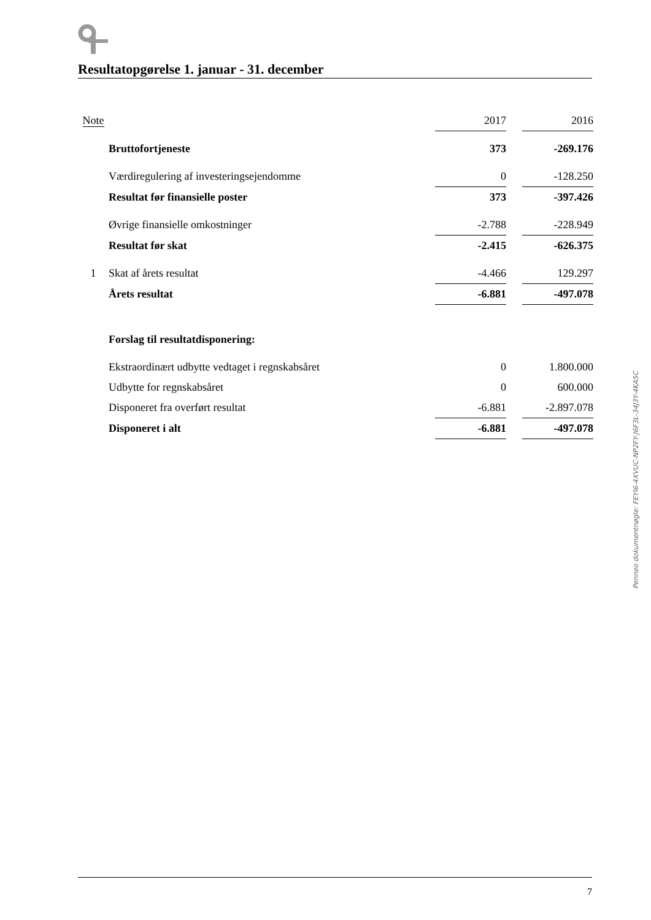Resultatopgørelse 1. januar - 31. december
| Note | | 2017 | | 2016 |
| | Bruttofortjeneste | 373 | | -269.176 |
| | Værdiregulering af investeringsejendomme | 0 | | -128.250 |
| | Resultat før finansielle poster | 373 | | -397.426 |
| | Øvrige finansielle omkostninger | -2.788 | | -228.949 |
| | Resultat før skat | -2.415 | | -626.375 |
| 1 | Skat af årets resultat | -4.466 | | 129.297 |
| | Årets resultat | -6.881 | | -497.078 |
| | Forslag til resultatdisponering: | | | |
| | Ekstraordinært udbytte vedtaget i regnskabsåret | 0 | | 1.800.000 |
| | Udbytte for regnskabsåret | 0 | | 600.000 |
| | Disponeret fra overført resultat | -6.881 | | -2.897.078 |
| | Disponeret i alt | -6.881 | | -497.078 |
Penneo dokumentnøgle: FEYI6-4XVUC-NP2FY-J6F3L-34J3Y-4KA5C
7